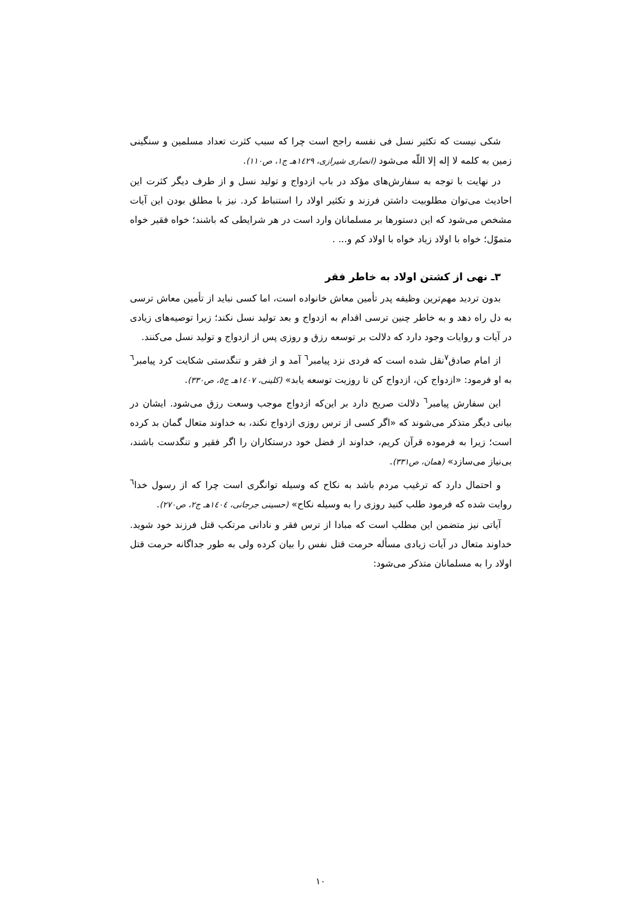شکی نیست که تکثیر نسل فی نفسه راجح است چرا که سبب کثرت تعداد مسلمین و سنگینی زمین به کلمه لا إله إلا اللّه می‌شود (انصاری شیرازی، ١٤٢٩هـ ج١، ص١١٠).
در نهایت با توجه به سفارش‌های مؤکد در باب ازدواج و تولید نسل و از طرف دیگر کثرت این احادیث می‌توان مطلوبیت داشتن فرزند و تکثیر اولاد را استنباط کرد. نیز با مطلق بودن این آیات مشخص می‌شود که این دستورها بر مسلمانان وارد است در هر شرایطی که باشند؛ خواه فقیر خواه متموّل؛ خواه با اولاد زیاد خواه با اولاد کم و... .
٣ـ نهی از کشتن اولاد به خاطر فقر
بدون تردید مهم‌ترین وظیفه پدر تأمین معاش خانواده است، اما کسی نباید از تأمین معاش ترسی به دل راه دهد و به خاطر چنین ترسی اقدام به ازدواج و بعد تولید نسل نکند؛ زیرا توصیه‌های زیادی در آیات و روایات وجود دارد که دلالت بر توسعه رزق و روزی پس از ازدواج و تولید نسل می‌کنند.
از امام صادق<sup>٧</sup>نقل شده است که فردی نزد پیامبر<sup>٦</sup> آمد و از فقر و تنگدستی شکایت کرد پیامبر<sup>٦</sup> به او فرمود: «ازدواج کن، ازدواج کن تا روزیت توسعه یابد» (کلینی، ١٤٠٧هـ ج٥، ص٣٣٠).
این سفارش پیامبر<sup>٦</sup> دلالت صریح دارد بر این‌که ازدواج موجب وسعت رزق می‌شود. ایشان در بیانی دیگر متذکر می‌شوند که «اگر کسی از ترس روزی ازدواج نکند، به خداوند متعال گمان بد کرده است؛ زیرا به فرموده قرآن کریم، خداوند از فضل خود درستکاران را اگر فقیر و تنگدست باشند، بی‌نیاز می‌سازد» (همان، ص٣٣١).
و احتمال دارد که ترغیب مردم باشد به نکاح که وسیله توانگری است چرا که از رسول خدا<sup>٦</sup> روایت شده که فرمود طلب کنید روزی را به وسیله نکاح» (حسینی جرجانی، ١٤٠٤هـ ج٢، ص٢٧٠).
آیاتی نیز متضمن این مطلب است که مبادا از ترس فقر و نادانی مرتکب قتل فرزند خود شوید. خداوند متعال در آیات زیادی مسأله حرمت قتل نفس را بیان کرده ولی به طور جداگانه حرمت قتل اولاد را به مسلمانان متذکر می‌شود:
١٠